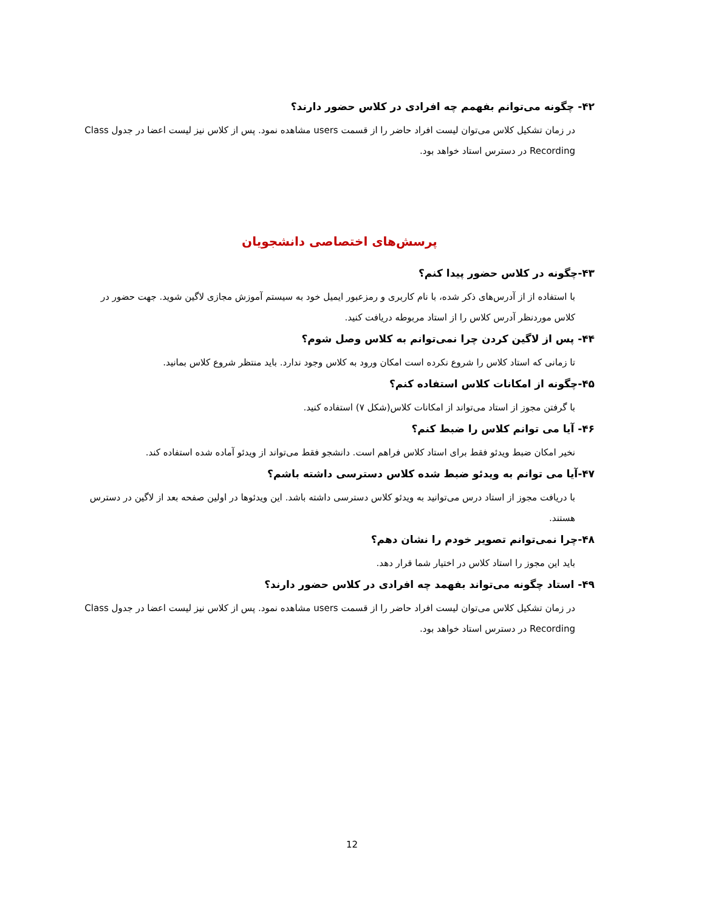۴۲- چگونه می‌توانم بفهمم چه افرادی در کلاس حضور دارند؟
در زمان تشکیل کلاس می‌توان لیست افراد حاضر را از قسمت users مشاهده نمود. پس از کلاس نیز لیست اعضا در جدول Class Recording در دسترس استاد خواهد بود.
پرسش‌های اختصاصی دانشجویان
۴۳-چگونه در کلاس حضور پیدا کنم؟
با استفاده از از آدرس‌های ذکر شده، با نام کاربری و رمزعبور ایمیل خود به سیستم آموزش مجازی لاگین شوید. جهت حضور در کلاس موردنظر آدرس کلاس را از استاد مربوطه دریافت کنید.
۴۴- پس از لاگین کردن چرا نمی‌توانم به کلاس وصل شوم؟
تا زمانی که استاد کلاس را شروع نکرده است امکان ورود به کلاس وجود ندارد. باید منتظر شروع کلاس بمانید.
۴۵-چگونه از امکانات کلاس استفاده کنم؟
با گرفتن مجوز از استاد می‌تواند از امکانات کلاس(شکل ۷) استفاده کنید.
۴۶- آیا می توانم کلاس را ضبط کنم؟
نخیر امکان ضبط ویدئو فقط برای استاد کلاس فراهم است. دانشجو فقط می‌تواند از ویدئو آماده شده استفاده کند.
۴۷-آیا می توانم به ویدئو ضبط شده کلاس دسترسی داشته باشم؟
با دریافت مجوز از استاد درس می‌توانید به ویدئو کلاس دسترسی داشته باشد. این ویدئوها در اولین صفحه بعد از لاگین در دسترس هستند.
۴۸-چرا نمی‌توانم تصویر خودم را نشان دهم؟
باید این مجوز را استاد کلاس در اختیار شما قرار دهد.
۴۹- استاد چگونه می‌تواند بفهمد چه افرادی در کلاس حضور دارند؟
در زمان تشکیل کلاس می‌توان لیست افراد حاضر را از قسمت users مشاهده نمود. پس از کلاس نیز لیست اعضا در جدول Class Recording در دسترس استاد خواهد بود.
12